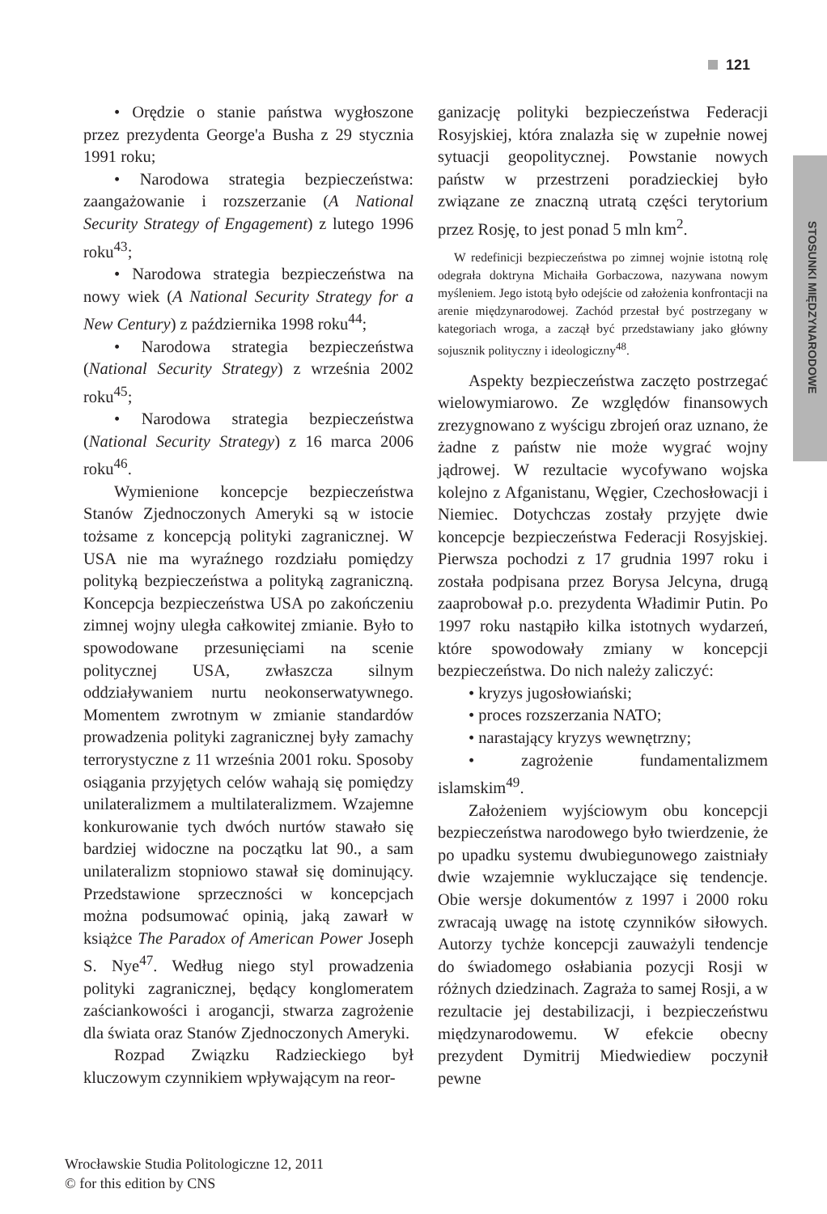121
STOSUNKI MIĘDZYNARODOWE
• Orędzie o stanie państwa wygłoszone przez prezydenta George'a Busha z 29 stycznia 1991 roku;
• Narodowa strategia bezpieczeństwa: zaangażowanie i rozszerzanie (A National Security Strategy of Engagement) z lutego 1996 roku<sup>43</sup>;
• Narodowa strategia bezpieczeństwa na nowy wiek (A National Security Strategy for a New Century) z października 1998 roku<sup>44</sup>;
• Narodowa strategia bezpieczeństwa (National Security Strategy) z września 2002 roku<sup>45</sup>;
• Narodowa strategia bezpieczeństwa (National Security Strategy) z 16 marca 2006 roku<sup>46</sup>.
Wymienione koncepcje bezpieczeństwa Stanów Zjednoczonych Ameryki są w istocie tożsame z koncepcją polityki zagranicznej. W USA nie ma wyraźnego rozdziału pomiędzy polityką bezpieczeństwa a polityką zagraniczną. Koncepcja bezpieczeństwa USA po zakończeniu zimnej wojny uległa całkowitej zmianie. Było to spowodowane przesunięciami na scenie politycznej USA, zwłaszcza silnym oddziaływaniem nurtu neokonserwatywnego. Momentem zwrotnym w zmianie standardów prowadzenia polityki zagranicznej były zamachy terrorystyczne z 11 września 2001 roku. Sposoby osiągania przyjętych celów wahają się pomiędzy unilateralizmem a multilateralizmem. Wzajemne konkurowanie tych dwóch nurtów stawało się bardziej widoczne na początku lat 90., a sam unilateralizm stopniowo stawał się dominujący. Przedstawione sprzeczności w koncepcjach można podsumować opinią, jaką zawarł w książce The Paradox of American Power Joseph S. Nye<sup>47</sup>. Według niego styl prowadzenia polityki zagranicznej, będący konglomeratem zaściankowości i arogancji, stwarza zagrożenie dla świata oraz Stanów Zjednoczonych Ameryki.
Rozpad Związku Radzieckiego był kluczowym czynnikiem wpływającym na reor-
ganizację polityki bezpieczeństwa Federacji Rosyjskiej, która znalazła się w zupełnie nowej sytuacji geopolitycznej. Powstanie nowych państw w przestrzeni poradzieckiej było związane ze znaczną utratą części terytorium przez Rosję, to jest ponad 5 mln km<sup>2</sup>.
W redefinicji bezpieczeństwa po zimnej wojnie istotną rolę odegrała doktryna Michaiła Gorbaczowa, nazywana nowym myśleniem. Jego istotą było odejście od założenia konfrontacji na arenie międzynarodowej. Zachód przestał być postrzegany w kategoriach wroga, a zaczął być przedstawiany jako główny sojusznik polityczny i ideologiczny<sup>48</sup>.
Aspekty bezpieczeństwa zaczęto postrzegać wielowymiarowo. Ze względów finansowych zrezygnowano z wyścigu zbrojeń oraz uznano, że żadne z państw nie może wygrać wojny jądrowej. W rezultacie wycofywano wojska kolejno z Afganistanu, Węgier, Czechosłowacji i Niemiec. Dotychczas zostały przyjęte dwie koncepcje bezpieczeństwa Federacji Rosyjskiej. Pierwsza pochodzi z 17 grudnia 1997 roku i została podpisana przez Borysa Jelcyna, drugą zaaprobował p.o. prezydenta Władimir Putin. Po 1997 roku nastąpiło kilka istotnych wydarzeń, które spowodowały zmiany w koncepcji bezpieczeństwa. Do nich należy zaliczyć:
• kryzys jugosłowiański;
• proces rozszerzania NATO;
• narastający kryzys wewnętrzny;
• zagrożenie fundamentalizmem islamskim<sup>49</sup>.
Założeniem wyjściowym obu koncepcji bezpieczeństwa narodowego było twierdzenie, że po upadku systemu dwubiegunowego zaistniały dwie wzajemnie wykluczające się tendencje. Obie wersje dokumentów z 1997 i 2000 roku zwracają uwagę na istotę czynników siłowych. Autorzy tychże koncepcji zauważyli tendencje do świadomego osłabiania pozycji Rosji w różnych dziedzinach. Zagraża to samej Rosji, a w rezultacie jej destabilizacji, i bezpieczeństwu międzynarodowemu. W efekcie obecny prezydent Dymitrij Miedwiediew poczynił pewne
Wrocławskie Studia Politologiczne 12, 2011
© for this edition by CNS